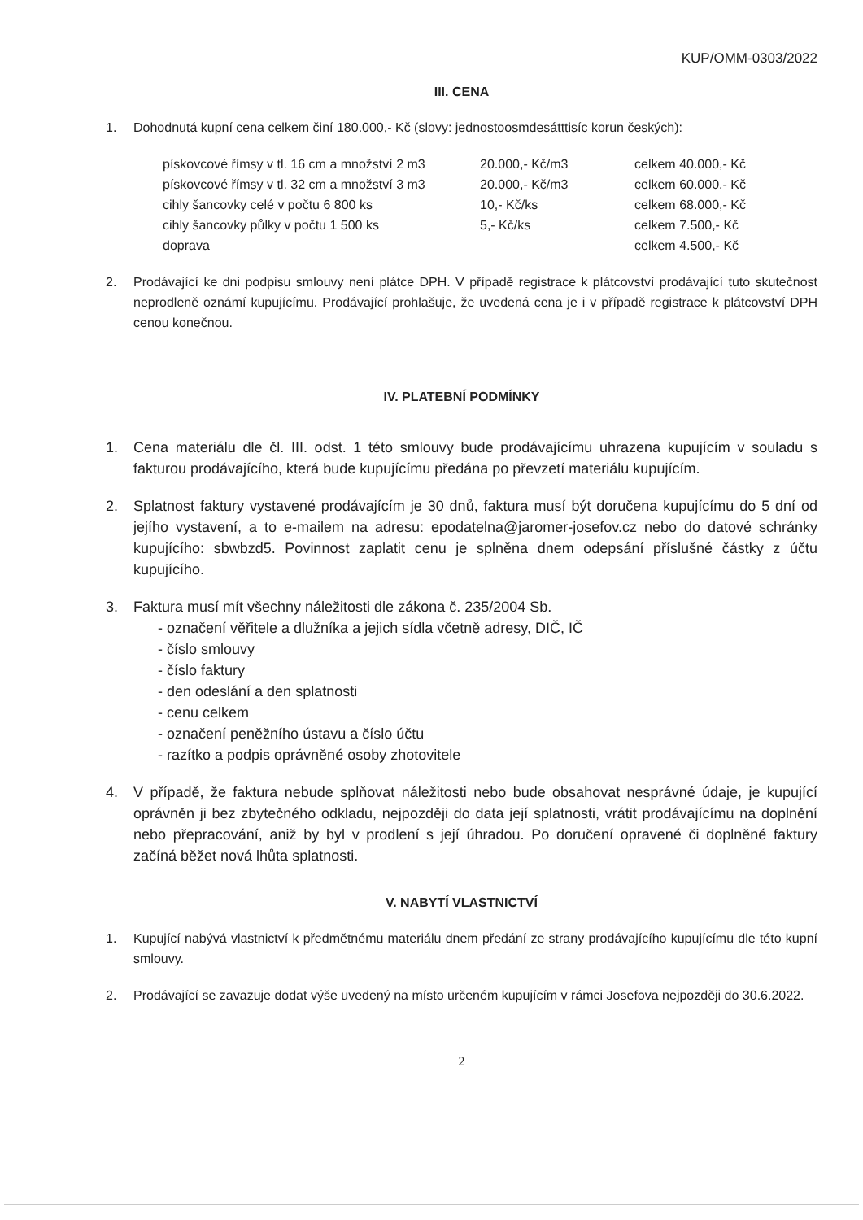KUP/OMM-0303/2022
III. CENA
1. Dohodnutá kupní cena celkem činí 180.000,- Kč (slovy: jednostoosmdesátttisíc korun českých):
| pískovcové římsy v tl. 16 cm a množství 2 m3 | 20.000,- Kč/m3 | celkem 40.000,- Kč |
| pískovcové římsy v tl. 32 cm a množství 3 m3 | 20.000,- Kč/m3 | celkem 60.000,- Kč |
| cihly šancovky celé v počtu 6 800 ks | 10,- Kč/ks | celkem 68.000,- Kč |
| cihly šancovky půlky v počtu 1 500 ks | 5,- Kč/ks | celkem 7.500,- Kč |
| doprava | | celkem 4.500,- Kč |
2. Prodávající ke dni podpisu smlouvy není plátce DPH. V případě registrace k plátcovství prodávající tuto skutečnost neprodleně oznámí kupujícímu. Prodávající prohlašuje, že uvedená cena je i v případě registrace k plátcovství DPH cenou konečnou.
IV. PLATEBNÍ PODMÍNKY
1. Cena materiálu dle čl. III. odst. 1 této smlouvy bude prodávajícímu uhrazena kupujícím v souladu s fakturou prodávajícího, která bude kupujícímu předána po převzetí materiálu kupujícím.
2. Splatnost faktury vystavené prodávajícím je 30 dnů, faktura musí být doručena kupujícímu do 5 dní od jejího vystavení, a to e-mailem na adresu: epodatelna@jaromer-josefov.cz nebo do datové schránky kupujícího: sbwbzd5. Povinnost zaplatit cenu je splněna dnem odepsání příslušné částky z účtu kupujícího.
3. Faktura musí mít všechny náležitosti dle zákona č. 235/2004 Sb.
- označení věřitele a dlužníka a jejich sídla včetně adresy, DIČ, IČ
- číslo smlouvy
- číslo faktury
- den odeslání a den splatnosti
- cenu celkem
- označení peněžního ústavu a číslo účtu
- razítko a podpis oprávněné osoby zhotovitele
4. V případě, že faktura nebude splňovat náležitosti nebo bude obsahovat nesprávné údaje, je kupující oprávněn ji bez zbytečného odkladu, nejpozději do data její splatnosti, vrátit prodávajícímu na doplnění nebo přepracování, aniž by byl v prodlení s její úhradou. Po doručení opravené či doplněné faktury začíná běžet nová lhůta splatnosti.
V. NABYTÍ VLASTNICTVÍ
1. Kupující nabývá vlastnictví k předmětnému materiálu dnem předání ze strany prodávajícího kupujícímu dle této kupní smlouvy.
2. Prodávající se zavazuje dodat výše uvedený na místo určeném kupujícím v rámci Josefova nejpozději do 30.6.2022.
2